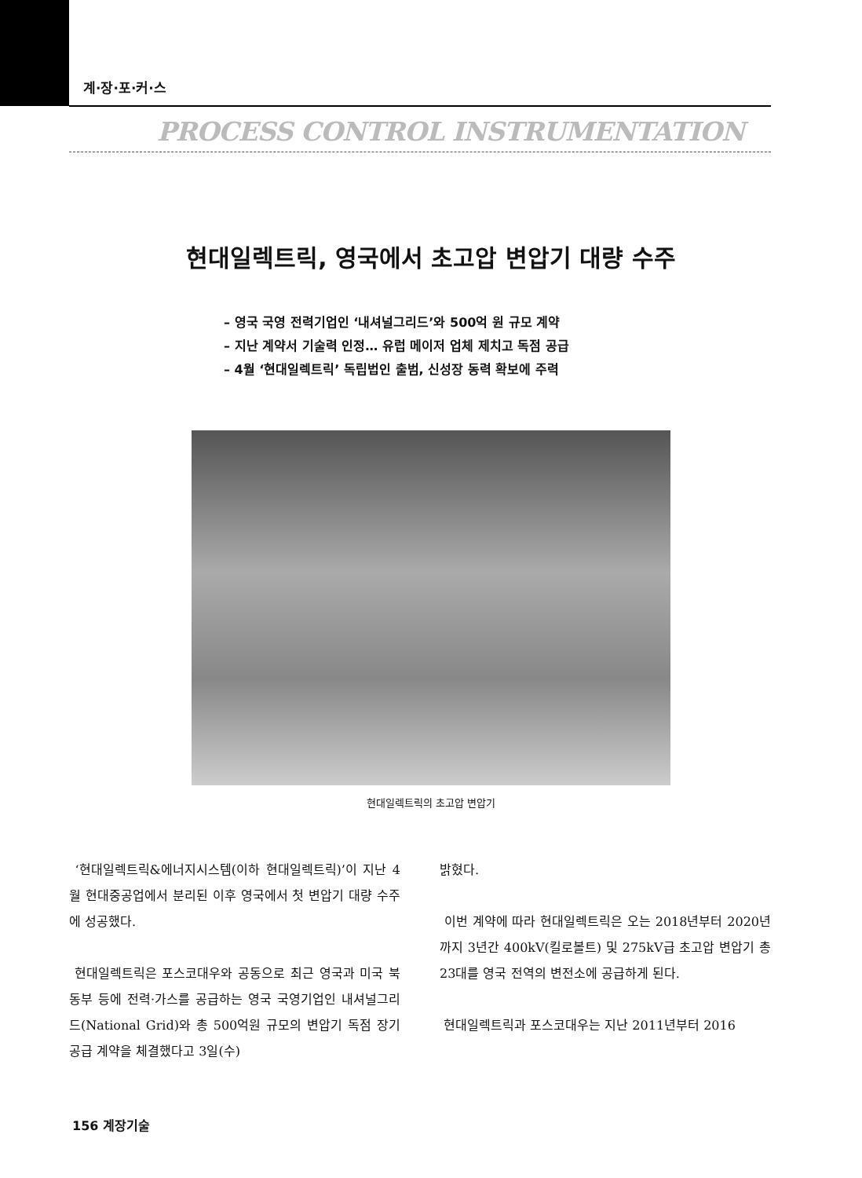계·장·포·커·스
PROCESS CONTROL INSTRUMENTATION
현대일렉트릭, 영국에서 초고압 변압기 대량 수주
– 영국 국영 전력기업인 ‘내셔널그리드’와 500억 원 규모 계약
– 지난 계약서 기술력 인정… 유럽 메이저 업체 제치고 독점 공급
– 4월 ‘현대일렉트릭’ 독립법인 출범, 신성장 동력 확보에 주력
현대일렉트릭의 초고압 변압기
‘현대일렉트릭&에너지시스템(이하 현대일렉트릭)’이 지난 4월 현대중공업에서 분리된 이후 영국에서 첫 변압기 대량 수주에 성공했다.
현대일렉트릭은 포스코대우와 공동으로 최근 영국과 미국 북동부 등에 전력·가스를 공급하는 영국 국영기업인 내셔널그리드(National Grid)와 총 500억원 규모의 변압기 독점 장기공급 계약을 체결했다고 3일(수)
밝혔다.
이번 계약에 따라 현대일렉트릭은 오는 2018년부터 2020년까지 3년간 400kV(킬로볼트) 및 275kV급 초고압 변압기 총 23대를 영국 전역의 변전소에 공급하게 된다.
현대일렉트릭과 포스코대우는 지난 2011년부터 2016
156 계장기술